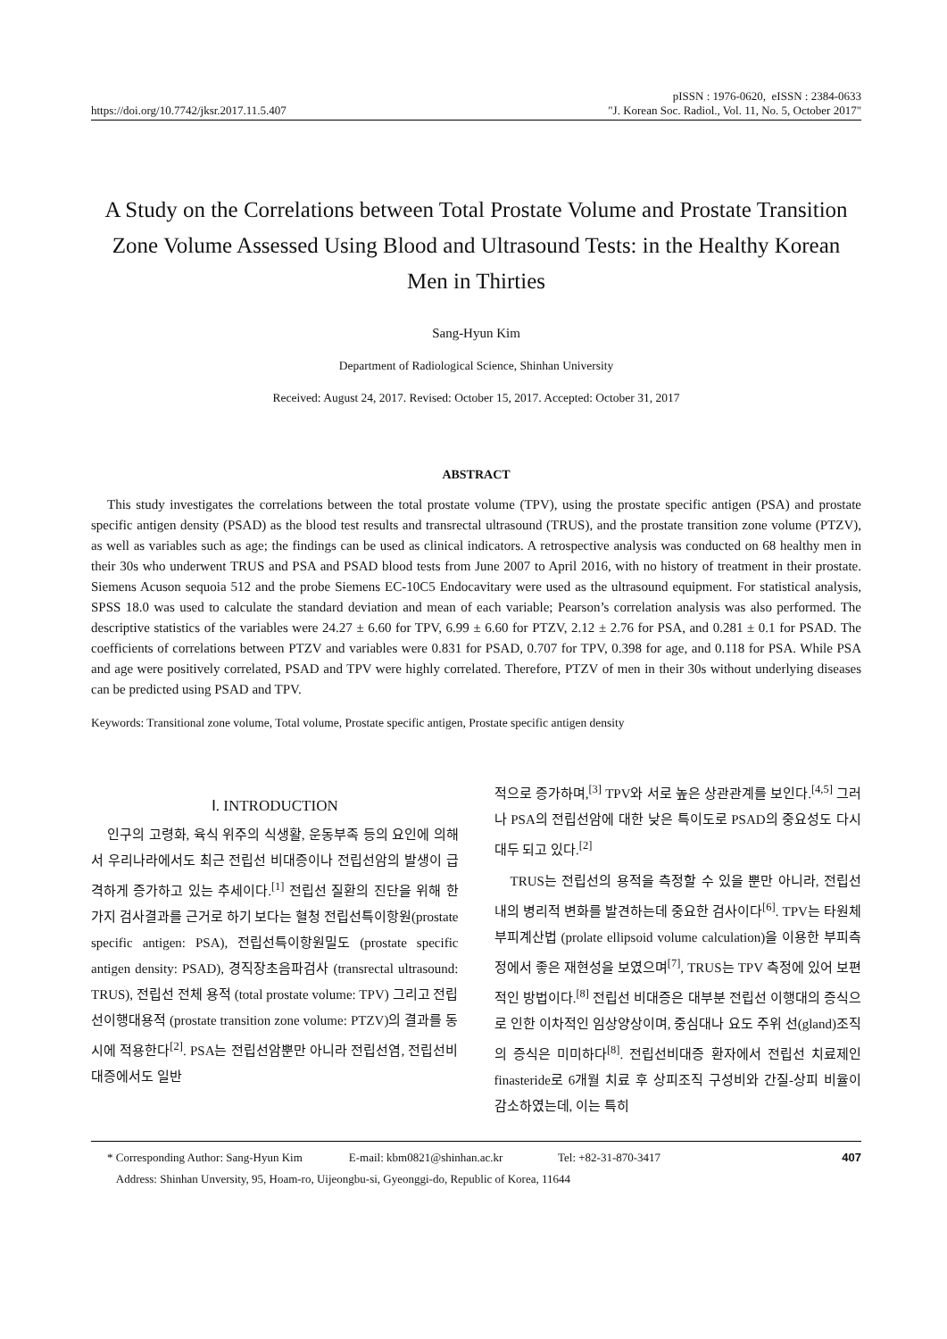pISSN : 1976-0620, eISSN : 2384-0633
https://doi.org/10.7742/jksr.2017.11.5.407 "J. Korean Soc. Radiol., Vol. 11, No. 5, October 2017"
A Study on the Correlations between Total Prostate Volume and Prostate Transition Zone Volume Assessed Using Blood and Ultrasound Tests: in the Healthy Korean Men in Thirties
Sang-Hyun Kim
Department of Radiological Science, Shinhan University
Received: August 24, 2017. Revised: October 15, 2017. Accepted: October 31, 2017
ABSTRACT
This study investigates the correlations between the total prostate volume (TPV), using the prostate specific antigen (PSA) and prostate specific antigen density (PSAD) as the blood test results and transrectal ultrasound (TRUS), and the prostate transition zone volume (PTZV), as well as variables such as age; the findings can be used as clinical indicators. A retrospective analysis was conducted on 68 healthy men in their 30s who underwent TRUS and PSA and PSAD blood tests from June 2007 to April 2016, with no history of treatment in their prostate. Siemens Acuson sequoia 512 and the probe Siemens EC-10C5 Endocavitary were used as the ultrasound equipment. For statistical analysis, SPSS 18.0 was used to calculate the standard deviation and mean of each variable; Pearson’s correlation analysis was also performed. The descriptive statistics of the variables were 24.27 ± 6.60 for TPV, 6.99 ± 6.60 for PTZV, 2.12 ± 2.76 for PSA, and 0.281 ± 0.1 for PSAD. The coefficients of correlations between PTZV and variables were 0.831 for PSAD, 0.707 for TPV, 0.398 for age, and 0.118 for PSA. While PSA and age were positively correlated, PSAD and TPV were highly correlated. Therefore, PTZV of men in their 30s without underlying diseases can be predicted using PSAD and TPV.
Keywords: Transitional zone volume, Total volume, Prostate specific antigen, Prostate specific antigen density
Ⅰ. INTRODUCTION
인구의 고령화, 육식 위주의 식생활, 운동부족 등의 요인에 의해서 우리나라에서도 최근 전립선 비대증이나 전립선암의 발생이 급격하게 증가하고 있는 추세이다.<sup>[1]</sup> 전립선 질환의 진단을 위해 한 가지 검사결과를 근거로 하기 보다는 혈청 전립선특이항원(prostate specific antigen: PSA), 전립선특이항원밀도 (prostate specific antigen density: PSAD), 경직장초음파검사 (transrectal ultrasound: TRUS), 전립선 전체 용적 (total prostate volume: TPV) 그리고 전립선이행대용적 (prostate transition zone volume: PTZV)의 결과를 동시에 적용한다<sup>[2]</sup>. PSA는 전립선암뿐만 아니라 전립선염, 전립선비대증에서도 일반
적으로 증가하며,<sup>[3]</sup> TPV와 서로 높은 상관관계를 보인다.<sup>[4,5]</sup> 그러나 PSA의 전립선암에 대한 낮은 특이도로 PSAD의 중요성도 다시 대두 되고 있다.<sup>[2]</sup>
TRUS는 전립선의 용적을 측정할 수 있을 뿐만 아니라, 전립선 내의 병리적 변화를 발견하는데 중요한 검사이다<sup>[6]</sup>. TPV는 타원체부피계산법 (prolate ellipsoid volume calculation)을 이용한 부피측정에서 좋은 재현성을 보였으며<sup>[7]</sup>, TRUS는 TPV 측정에 있어 보편적인 방법이다.<sup>[8]</sup> 전립선 비대증은 대부분 전립선 이행대의 증식으로 인한 이차적인 임상양상이며, 중심대나 요도 주위 선(gland)조직의 증식은 미미하다<sup>[8]</sup>. 전립선비대증 환자에서 전립선 치료제인 finasteride로 6개월 치료 후 상피조직 구성비와 간질-상피 비율이 감소하였는데, 이는 특히
* Corresponding Author: Sang-Hyun Kim E-mail: kbm0821@shinhan.ac.kr Tel: +82-31-870-3417
Address: Shinhan Unversity, 95, Hoam-ro, Uijeongbu-si, Gyeonggi-do, Republic of Korea, 11644
407